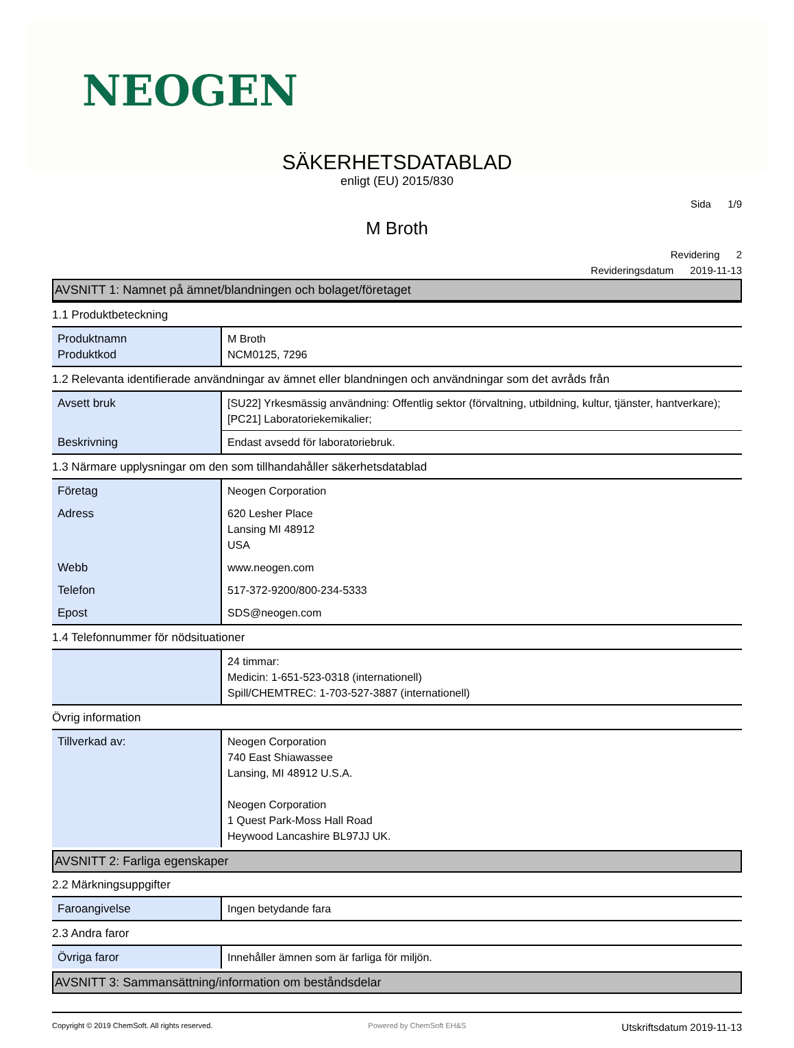NEOGEN
SÄKERHETSDATABLAD
enligt (EU) 2015/830
Sida 1/9
M Broth
Revidering 2
Revideringsdatum 2019-11-13
AVSNITT 1: Namnet på ämnet/blandningen och bolaget/företaget
1.1 Produktbeteckning
| Produktnamn Produktkod | M Broth NCM0125, 7296 |
1.2 Relevanta identifierade användningar av ämnet eller blandningen och användningar som det avråds från
| Avsett bruk | [SU22] Yrkesmässig användning: Offentlig sektor (förvaltning, utbildning, kultur, tjänster, hantverkare); [PC21] Laboratoriekemikalier; |
| Beskrivning | Endast avsedd för laboratoriebruk. |
1.3 Närmare upplysningar om den som tillhandahåller säkerhetsdatablad
| Företag | Neogen Corporation |
| Adress | 620 Lesher Place Lansing MI 48912 USA |
| Webb | www.neogen.com |
| Telefon | 517-372-9200/800-234-5333 |
| Epost | SDS@neogen.com |
1.4 Telefonnummer för nödsituationer
| | 24 timmar: Medicin: 1-651-523-0318 (internationell) Spill/CHEMTREC: 1-703-527-3887 (internationell) |
Övrig information
| Tillverkad av: | Neogen Corporation 740 East Shiawassee Lansing, MI 48912 U.S.A. Neogen Corporation 1 Quest Park-Moss Hall Road Heywood Lancashire BL97JJ UK. |
AVSNITT 2: Farliga egenskaper
2.2 Märkningsuppgifter
| Faroangivelse | Ingen betydande fara |
2.3 Andra faror
| Övriga faror | Innehåller ämnen som är farliga för miljön. |
AVSNITT 3: Sammansättning/information om beståndsdelar
Copyright © 2019 ChemSoft. All rights reserved. Powered by ChemSoft EH&S Utskriftsdatum 2019-11-13